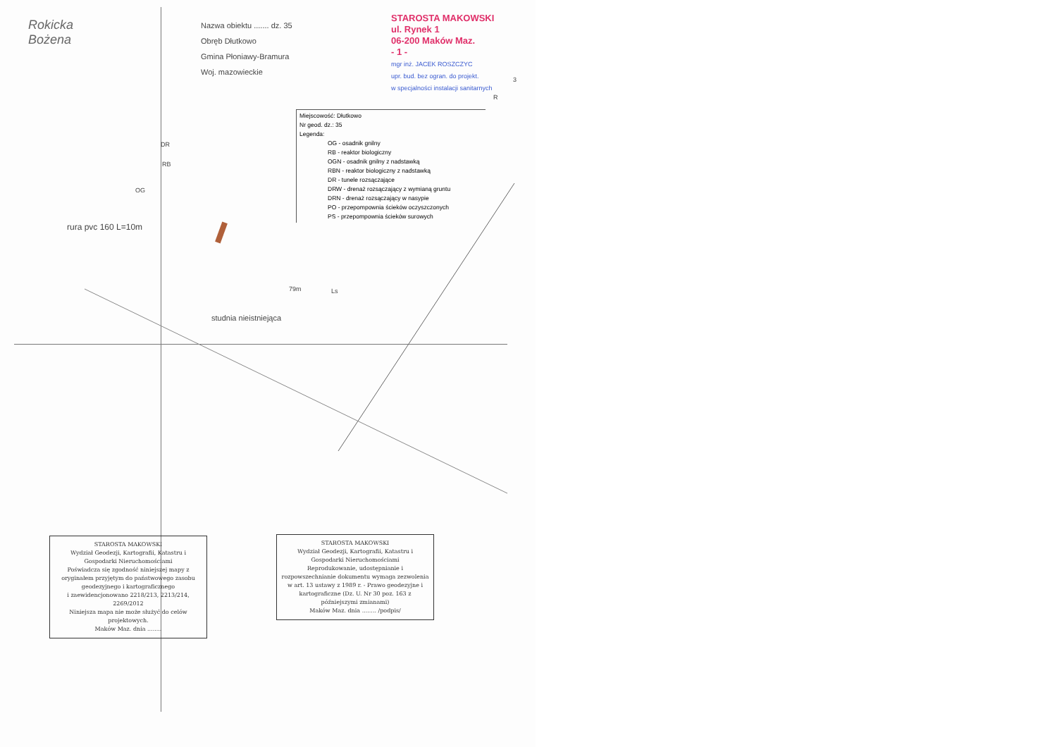Rokicka
Bożena
Nazwa obiektu ....... dz. 35
Obręb Dłutkowo
Gmina Płoniawy-Bramura
Woj. mazowieckie
STAROSTA MAKOWSKI
ul. Rynek 1
06-200 Maków Maz.
- 1 -
mgr inż. JACEK ROSZCZYC
upr. bud. bez ogran. do projekt.
w specjalności instalacji sanitarnych
3
R
Miejscowość: Dłutkowo
Nr geod. dz.: 35
Legenda:
OG - osadnik gnilny
RB - reaktor biologiczny
OGN - osadnik gnilny z nadstawką
RBN - reaktor biologiczny z nadstawką
DR - tunele rozsączające
DRW - drenaż rozsączający z wymianą gruntu
DRN - drenaż rozsączający w nasypie
PO - przepompownia ścieków oczyszczonych
PS - przepompownia ścieków surowych
DR
RB
OG
rura pvc 160 L=10m
studnia nieistniejąca
79m Ls
STAROSTA MAKOWSKI
Wydział Geodezji, Kartografii, Katastru i Gospodarki Nieruchomościami
Poświadcza się zgodność niniejszej mapy z oryginałem przyjętym do państwowego zasobu geodezyjnego i kartograficznego
i zaewidencjonowano 2218/213, 2213/214, 2269/2012
Niniejsza mapa nie może służyć do celów projektowych.
Maków Maz. dnia ........
STAROSTA MAKOWSKI
Wydział Geodezji, Kartografii, Katastru i Gospodarki Nieruchomościami
Reprodukowanie, udostępnianie i rozpowszechnianie dokumentu wymaga zezwolenia w art. 13 ustawy z 1989 r. - Prawo geodezyjne i kartograficzne (Dz. U. Nr 30 poz. 163 z późniejszymi zmianami)
Maków Maz. dnia ........ /podpis/